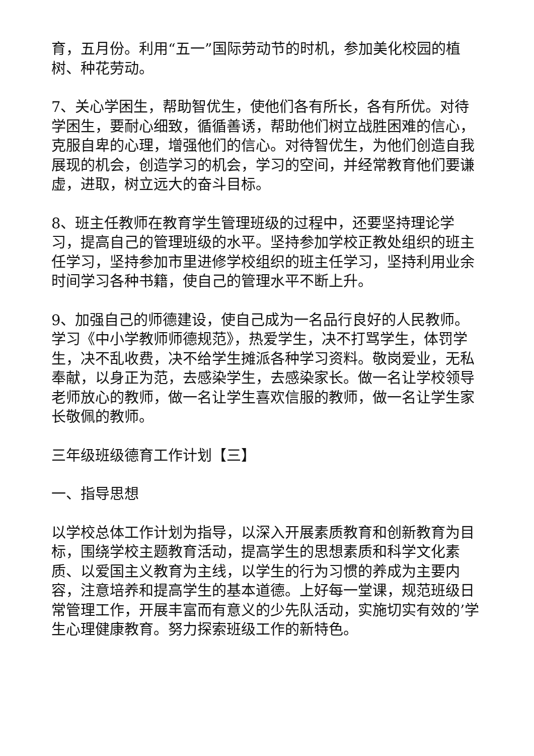育，五月份。利用“五一”国际劳动节的时机，参加美化校园的植树、种花劳动。
7、关心学困生，帮助智优生，使他们各有所长，各有所优。对待学困生，要耐心细致，循循善诱，帮助他们树立战胜困难的信心，克服自卑的心理，增强他们的信心。对待智优生，为他们创造自我展现的机会，创造学习的机会，学习的空间，并经常教育他们要谦虚，进取，树立远大的奋斗目标。
8、班主任教师在教育学生管理班级的过程中，还要坚持理论学习，提高自己的管理班级的水平。坚持参加学校正教处组织的班主任学习，坚持参加市里进修学校组织的班主任学习，坚持利用业余时间学习各种书籍，使自己的管理水平不断上升。
9、加强自己的师德建设，使自己成为一名品行良好的人民教师。学习《中小学教师师德规范》，热爱学生，决不打骂学生，体罚学生，决不乱收费，决不给学生摊派各种学习资料。敬岗爱业，无私奉献，以身正为范，去感染学生，去感染家长。做一名让学校领导老师放心的教师，做一名让学生喜欢信服的教师，做一名让学生家长敬佩的教师。
三年级班级德育工作计划【三】
一、指导思想
以学校总体工作计划为指导，以深入开展素质教育和创新教育为目标，围绕学校主题教育活动，提高学生的思想素质和科学文化素质、以爱国主义教育为主线，以学生的行为习惯的养成为主要内容，注意培养和提高学生的基本道德。上好每一堂课，规范班级日常管理工作，开展丰富而有意义的少先队活动，实施切实有效的’学生心理健康教育。努力探索班级工作的新特色。